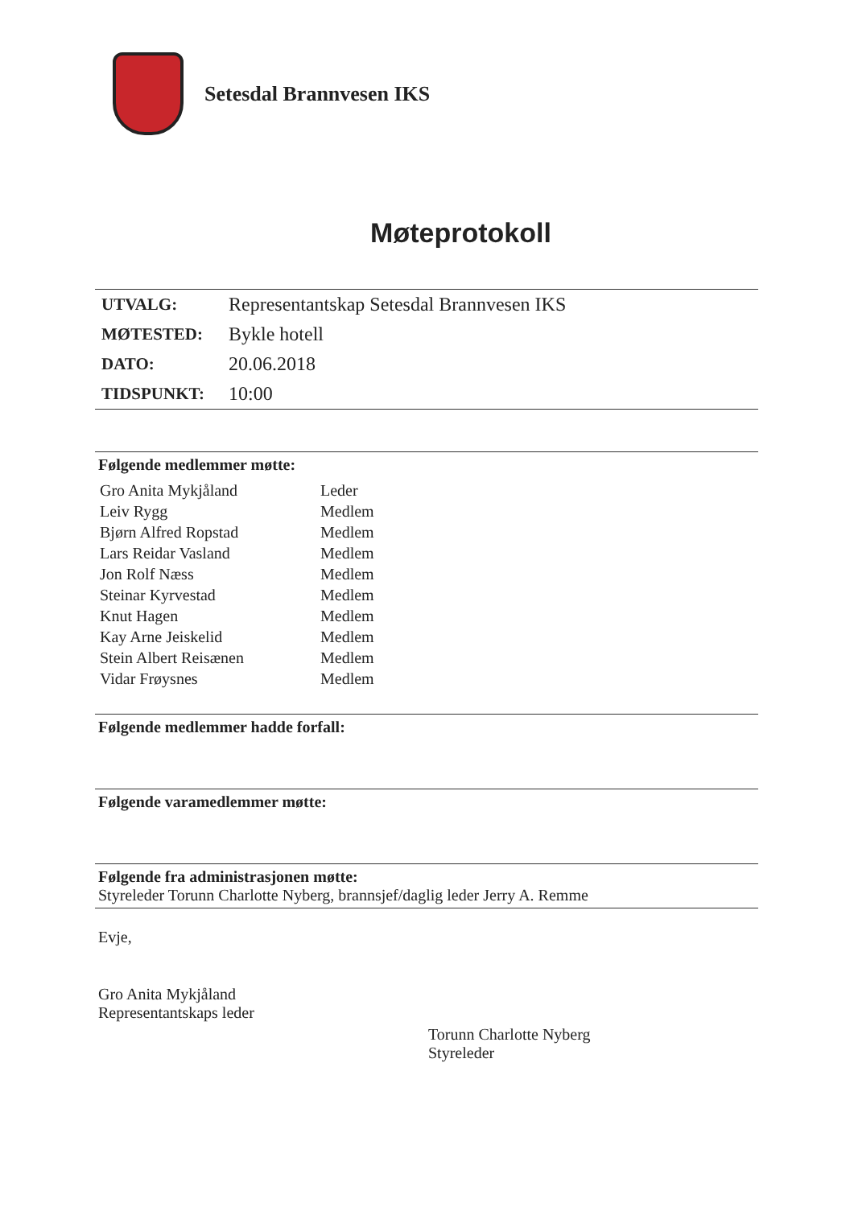Setesdal Brannvesen IKS
Møteprotokoll
| UTVALG: | Representantskap Setesdal Brannvesen IKS |
| MØTESTED: | Bykle hotell |
| DATO: | 20.06.2018 |
| TIDSPUNKT: | 10:00 |
Følgende medlemmer møtte:
| Gro Anita Mykjåland | Leder |
| Leiv Rygg | Medlem |
| Bjørn Alfred Ropstad | Medlem |
| Lars Reidar Vasland | Medlem |
| Jon Rolf Næss | Medlem |
| Steinar Kyrvestad | Medlem |
| Knut Hagen | Medlem |
| Kay Arne Jeiskelid | Medlem |
| Stein Albert Reisænen | Medlem |
| Vidar Frøysnes | Medlem |
Følgende medlemmer hadde forfall:
Følgende varamedlemmer møtte:
Følgende fra administrasjonen møtte:
Styreleder Torunn Charlotte Nyberg, brannsjef/daglig leder Jerry A. Remme
Evje,
Gro Anita Mykjåland
Representantskaps leder
Torunn Charlotte Nyberg
Styreleder